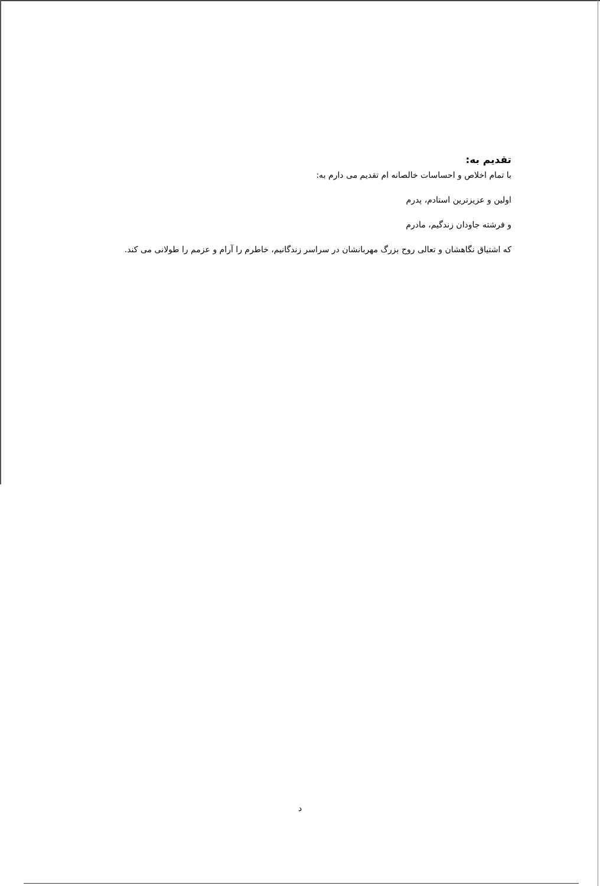تقدیم به:
با تمام اخلاص و احساسات خالصانه ام تقدیم می دارم به:
اولین و عزیزترین استادم، پدرم
و فرشته جاودان زندگیم، مادرم
که اشتیاق نگاهشان و تعالی روح بزرگ مهربانشان در سراسر زندگانیم، خاطرم را آرام و عزمم را طولانی می کند.
د